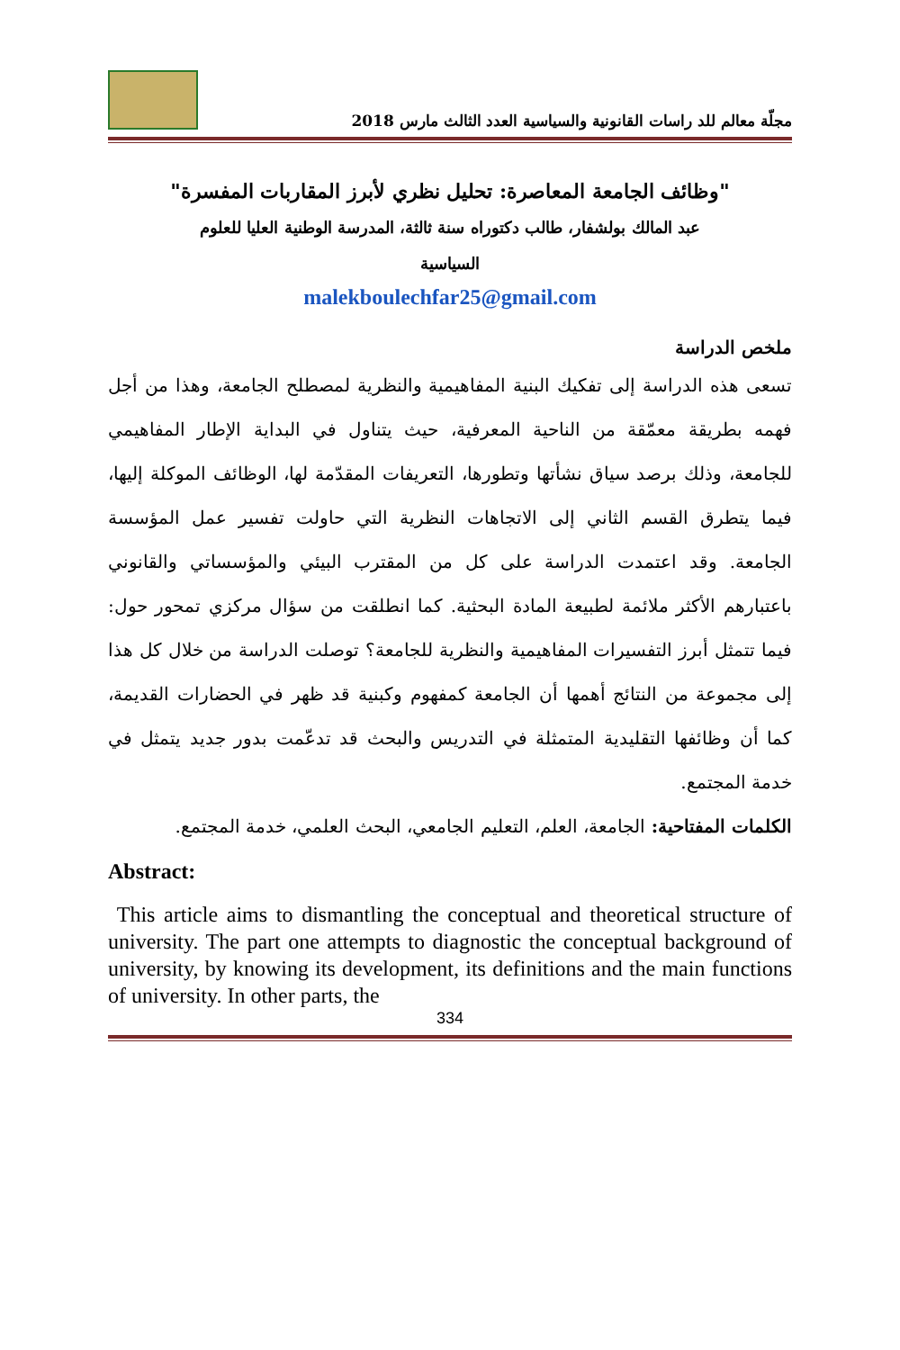مجلّة معالم للد راسات القانونية والسياسية العدد الثالث مارس 2018
"وظائف الجامعة المعاصرة: تحليل نظري لأبرز المقاربات المفسرة"
عبد المالك بولشفار، طالب دكتوراه سنة ثالثة، المدرسة الوطنية العليا للعلوم
السياسية
malekboulechfar25@gmail.com
ملخص الدراسة
تسعى هذه الدراسة إلى تفكيك البنية المفاهيمية والنظرية لمصطلح الجامعة، وهذا من أجل فهمه بطريقة معمّقة من الناحية المعرفية، حيث يتناول في البداية الإطار المفاهيمي للجامعة، وذلك برصد سياق نشأتها وتطورها، التعريفات المقدّمة لها، الوظائف الموكلة إليها، فيما يتطرق القسم الثاني إلى الاتجاهات النظرية التي حاولت تفسير عمل المؤسسة الجامعة. وقد اعتمدت الدراسة على كل من المقترب البيئي والمؤسساتي والقانوني باعتبارهم الأكثر ملائمة لطبيعة المادة البحثية. كما انطلقت من سؤال مركزي تمحور حول: فيما تتمثل أبرز التفسيرات المفاهيمية والنظرية للجامعة؟ توصلت الدراسة من خلال كل هذا إلى مجموعة من النتائج أهمها أن الجامعة كمفهوم وكبنية قد ظهر في الحضارات القديمة، كما أن وظائفها التقليدية المتمثلة في التدريس والبحث قد تدعّمت بدور جديد يتمثل في خدمة المجتمع.
الكلمات المفتاحية: الجامعة، العلم، التعليم الجامعي، البحث العلمي، خدمة المجتمع.
Abstract:
This article aims to dismantling the conceptual and theoretical structure of university. The part one attempts to diagnostic the conceptual background of university, by knowing its development, its definitions and the main functions of university. In other parts, the
334